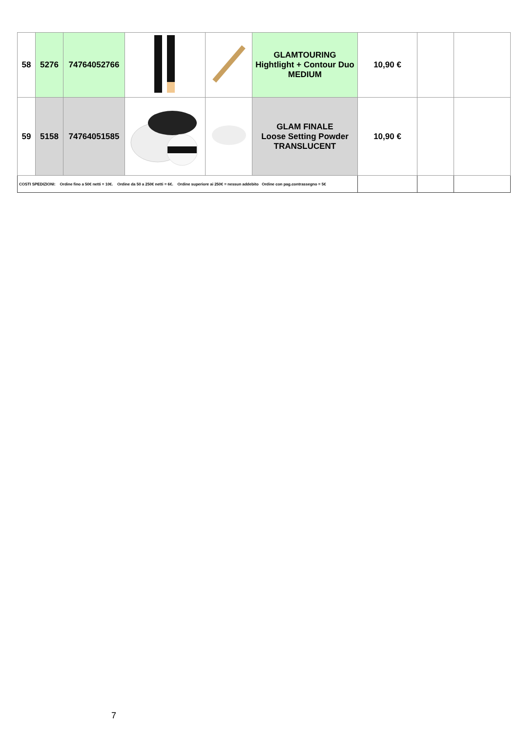| 58 | 5276 | 74764052766 | | | GLAMTOURING Hightlight + Contour Duo MEDIUM | 10,90 € | | |
| 59 | 5158 | 74764051585 | | | GLAM FINALE Loose Setting Powder TRANSLUCENT | 10,90 € | | |
| COSTI SPEDIZIONI: Ordine fino a 50€ netti = 10€. Ordine da 50 a 250€ netti = 6€. Ordine superiore ai 250€ = nessun addebito Ordine con pag.contrassegno = 5€ | | | | | | | | |
7